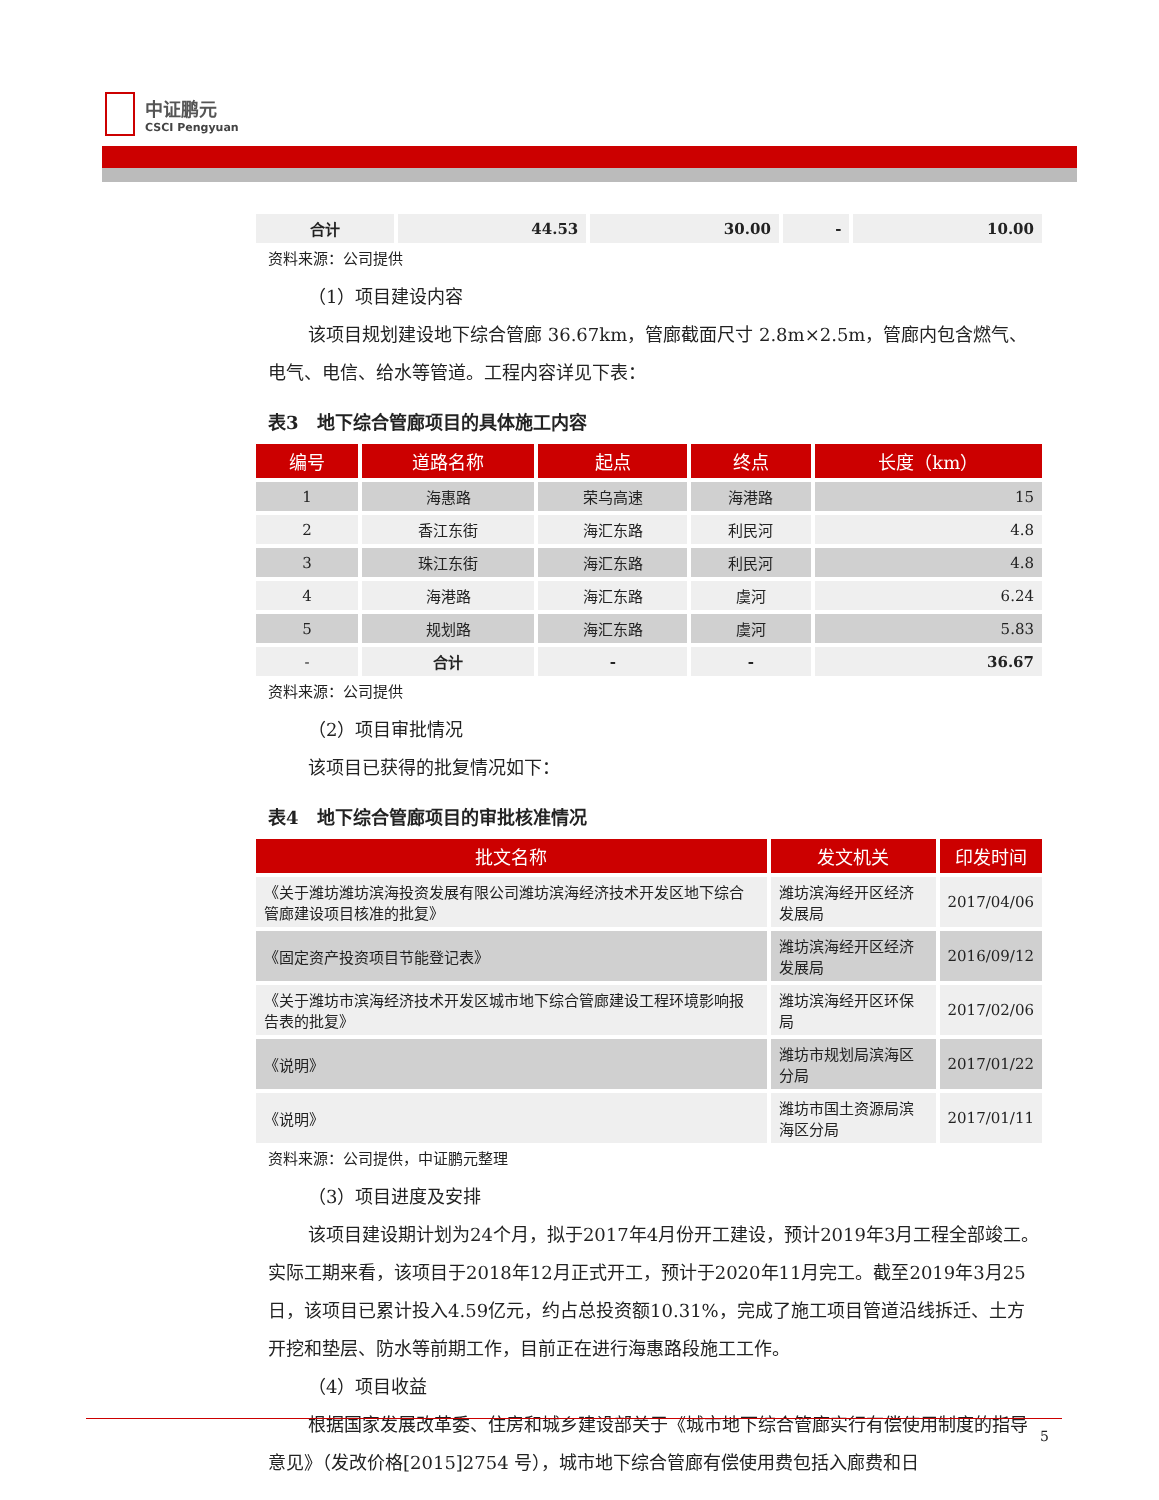中证鹏元
CSCI Pengyuan
| 合计 | 44.53 | 30.00 | - | 10.00 |
资料来源：公司提供
（1）项目建设内容
该项目规划建设地下综合管廊 36.67km，管廊截面尺寸 2.8m×2.5m，管廊内包含燃气、电气、电信、给水等管道。工程内容详见下表：
表3　地下综合管廊项目的具体施工内容
| 编号 | 道路名称 | 起点 | 终点 | 长度（km） |
| --- | --- | --- | --- | --- |
| 1 | 海惠路 | 荣乌高速 | 海港路 | 15 |
| 2 | 香江东街 | 海汇东路 | 利民河 | 4.8 |
| 3 | 珠江东街 | 海汇东路 | 利民河 | 4.8 |
| 4 | 海港路 | 海汇东路 | 虞河 | 6.24 |
| 5 | 规划路 | 海汇东路 | 虞河 | 5.83 |
| - | 合计 | - | - | 36.67 |
资料来源：公司提供
（2）项目审批情况
该项目已获得的批复情况如下：
表4　地下综合管廊项目的审批核准情况
| 批文名称 | 发文机关 | 印发时间 |
| --- | --- | --- |
| 《关于潍坊潍坊滨海投资发展有限公司潍坊滨海经济技术开发区地下综合管廊建设项目核准的批复》 | 潍坊滨海经开区经济发展局 | 2017/04/06 |
| 《固定资产投资项目节能登记表》 | 潍坊滨海经开区经济发展局 | 2016/09/12 |
| 《关于潍坊市滨海经济技术开发区城市地下综合管廊建设工程环境影响报告表的批复》 | 潍坊滨海经开区环保局 | 2017/02/06 |
| 《说明》 | 潍坊市规划局滨海区分局 | 2017/01/22 |
| 《说明》 | 潍坊市国土资源局滨海区分局 | 2017/01/11 |
资料来源：公司提供，中证鹏元整理
（3）项目进度及安排
该项目建设期计划为24个月，拟于2017年4月份开工建设，预计2019年3月工程全部竣工。实际工期来看，该项目于2018年12月正式开工，预计于2020年11月完工。截至2019年3月25日，该项目已累计投入4.59亿元，约占总投资额10.31%，完成了施工项目管道沿线拆迁、土方开挖和垫层、防水等前期工作，目前正在进行海惠路段施工工作。
（4）项目收益
根据国家发展改革委、住房和城乡建设部关于《城市地下综合管廊实行有偿使用制度的指导意见》（发改价格[2015]2754 号），城市地下综合管廊有偿使用费包括入廊费和日
5